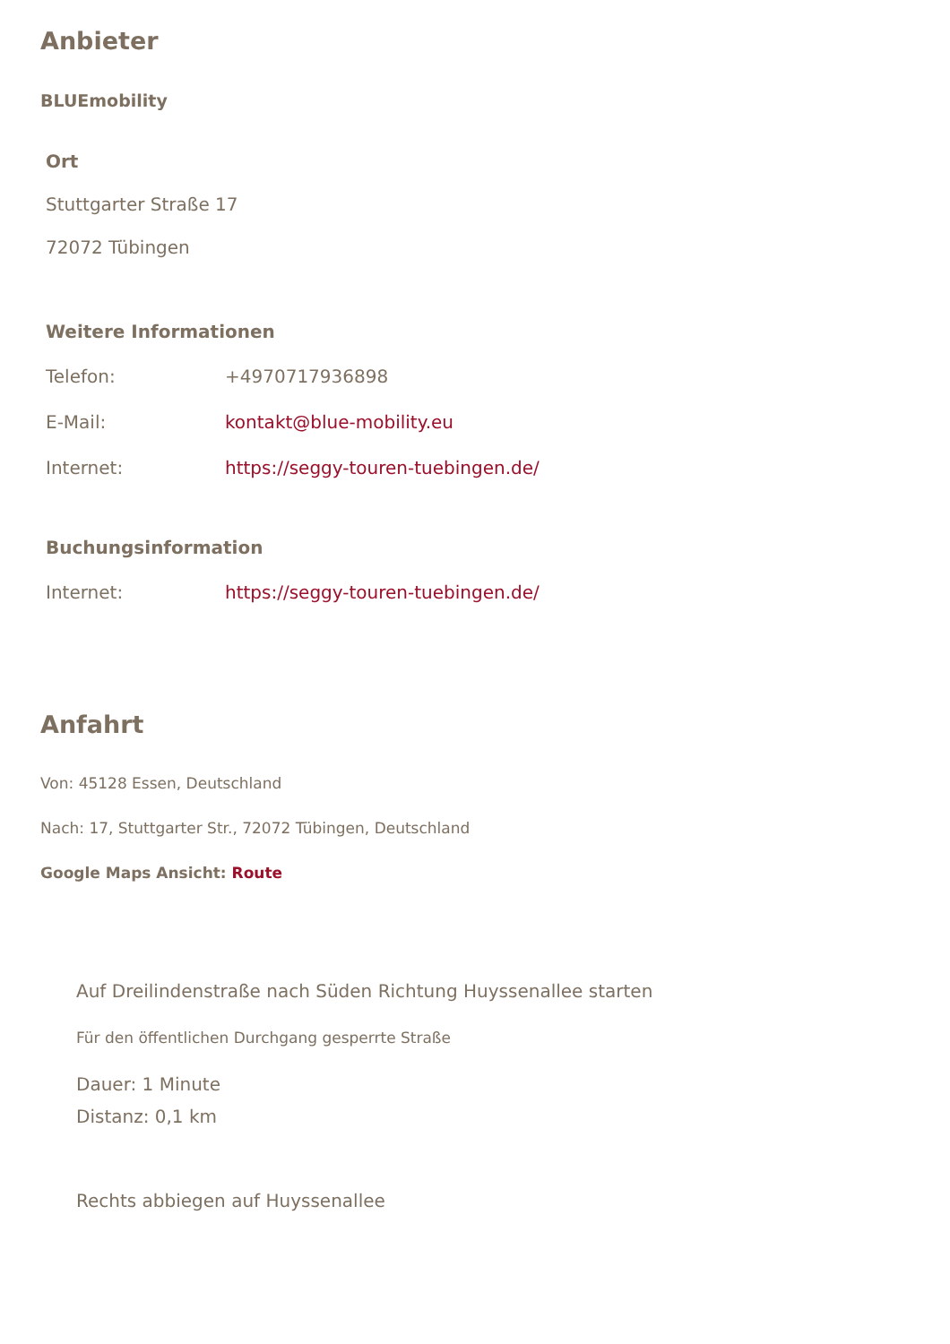Anbieter
BLUEmobility
Ort
Stuttgarter Straße 17
72072 Tübingen
Weitere Informationen
| Telefon: | +4970717936898 |
| E-Mail: | kontakt@blue-mobility.eu |
| Internet: | https://seggy-touren-tuebingen.de/ |
Buchungsinformation
| Internet: | https://seggy-touren-tuebingen.de/ |
Anfahrt
Von: 45128 Essen, Deutschland
Nach: 17, Stuttgarter Str., 72072 Tübingen, Deutschland
Google Maps Ansicht: Route
Auf Dreilindenstraße nach Süden Richtung Huyssenallee starten
Für den öffentlichen Durchgang gesperrte Straße
Dauer: 1 Minute
Distanz: 0,1 km
Rechts abbiegen auf Huyssenallee